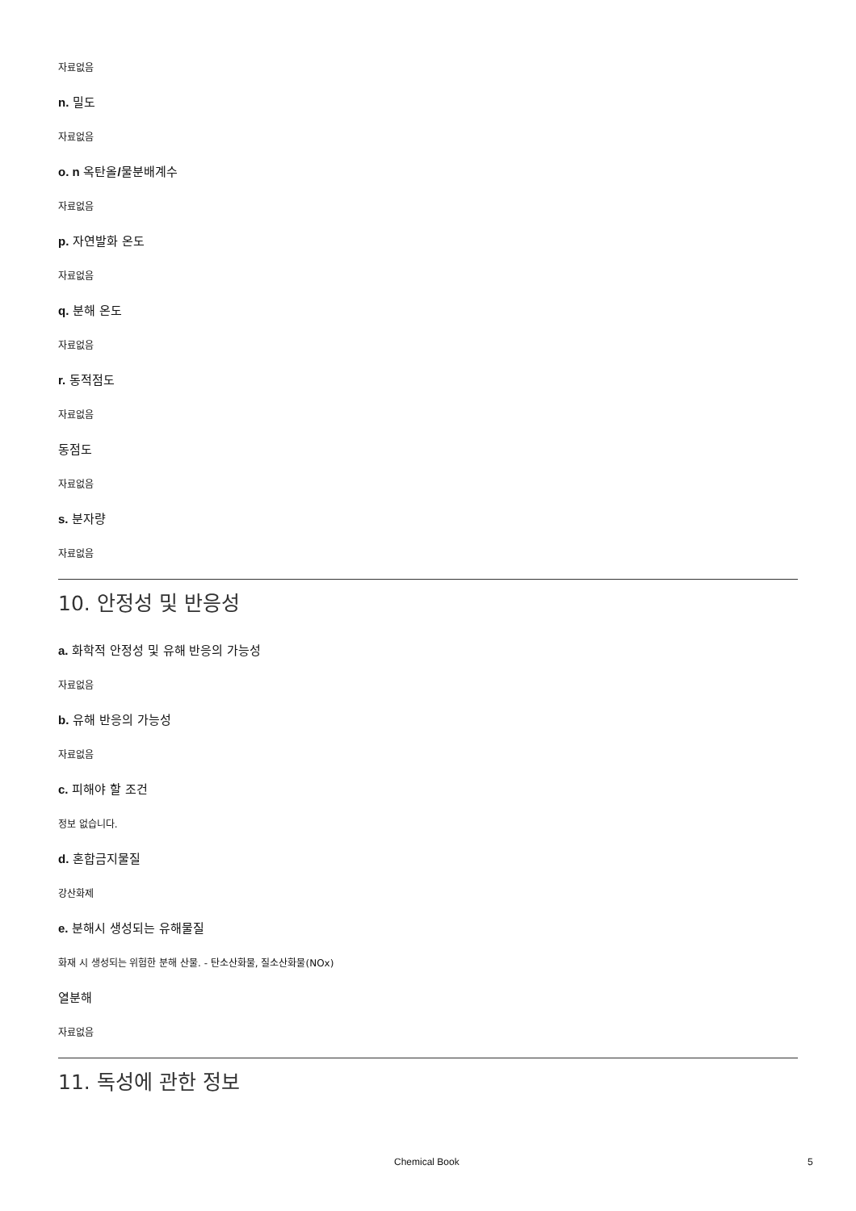자료없음
n. 밀도
자료없음
o. n 옥탄올/물분배계수
자료없음
p. 자연발화 온도
자료없음
q. 분해 온도
자료없음
r. 동적점도
자료없음
동점도
자료없음
s. 분자량
자료없음
10. 안정성 및 반응성
a. 화학적 안정성 및 유해 반응의 가능성
자료없음
b. 유해 반응의 가능성
자료없음
c. 피해야 할 조건
정보 없습니다.
d. 혼합금지물질
강산화제
e. 분해시 생성되는 유해물질
화재 시 생성되는 위험한 분해 산물. - 탄소산화물, 질소산화물(NOx)
열분해
자료없음
11. 독성에 관한 정보
Chemical Book 5